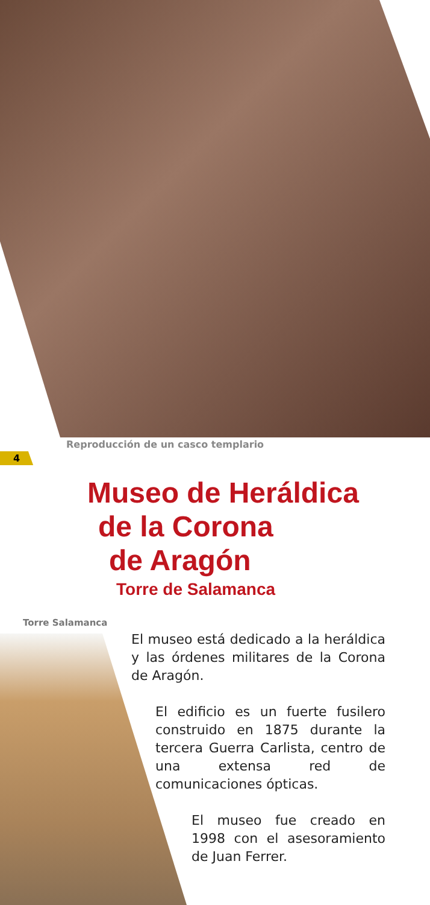Reproducción de un casco templario
4
Museo de Heráldica
de la Corona
de Aragón
Torre de Salamanca
Torre Salamanca
El museo está dedicado a la heráldica y las órdenes militares de la Corona de Aragón.
El edificio es un fuerte fusilero construido en 1875 durante la tercera Guerra Carlista, centro de una extensa red de comunicaciones ópticas.
El museo fue creado en 1998 con el asesoramiento de Juan Ferrer.